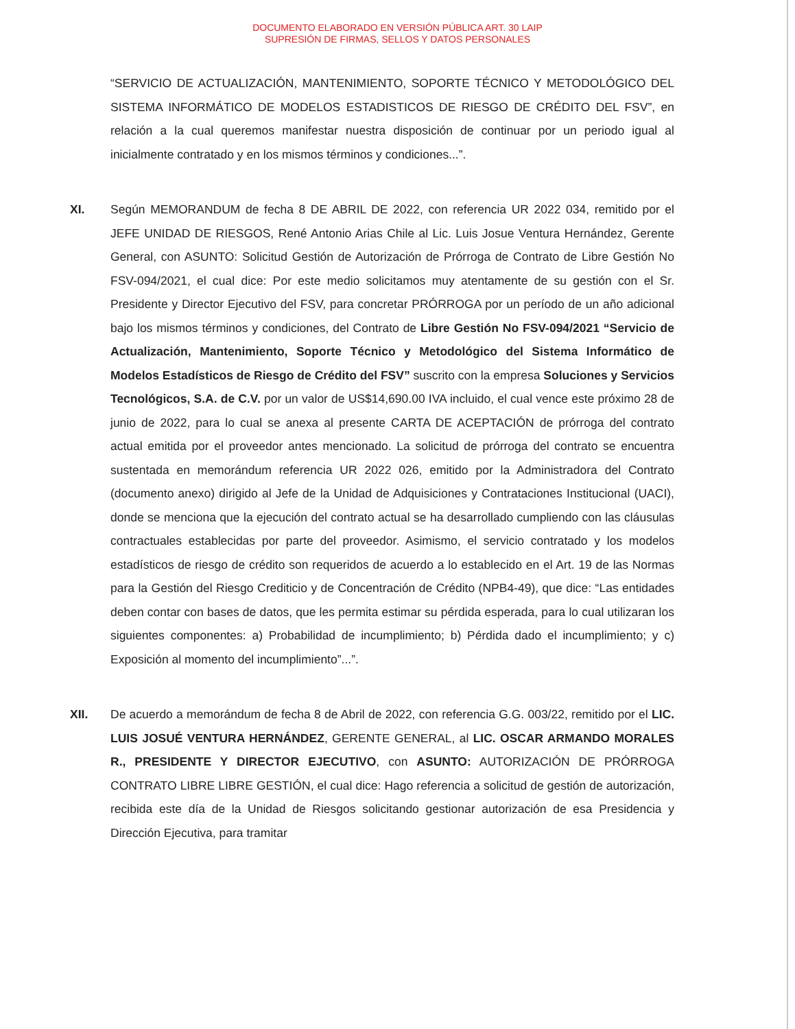DOCUMENTO ELABORADO EN VERSIÓN PÚBLICA ART. 30 LAIP
SUPRESIÓN DE FIRMAS, SELLOS Y DATOS PERSONALES
“SERVICIO DE ACTUALIZACIÓN, MANTENIMIENTO, SOPORTE TÉCNICO Y METODOLÓGICO DEL SISTEMA INFORMÁTICO DE MODELOS ESTADISTICOS DE RIESGO DE CRÉDITO DEL FSV”, en relación a la cual queremos manifestar nuestra disposición de continuar por un periodo igual al inicialmente contratado y en los mismos términos y condiciones...”.
XI. Según MEMORANDUM de fecha 8 DE ABRIL DE 2022, con referencia UR 2022 034, remitido por el JEFE UNIDAD DE RIESGOS, René Antonio Arias Chile al Lic. Luis Josue Ventura Hernández, Gerente General, con ASUNTO: Solicitud Gestión de Autorización de Prórroga de Contrato de Libre Gestión No FSV-094/2021, el cual dice: Por este medio solicitamos muy atentamente de su gestión con el Sr. Presidente y Director Ejecutivo del FSV, para concretar PRÓRROGA por un período de un año adicional bajo los mismos términos y condiciones, del Contrato de Libre Gestión No FSV-094/2021 “Servicio de Actualización, Mantenimiento, Soporte Técnico y Metodológico del Sistema Informático de Modelos Estadísticos de Riesgo de Crédito del FSV” suscrito con la empresa Soluciones y Servicios Tecnológicos, S.A. de C.V. por un valor de US$14,690.00 IVA incluido, el cual vence este próximo 28 de junio de 2022, para lo cual se anexa al presente CARTA DE ACEPTACIÓN de prórroga del contrato actual emitida por el proveedor antes mencionado. La solicitud de prórroga del contrato se encuentra sustentada en memorándum referencia UR 2022 026, emitido por la Administradora del Contrato (documento anexo) dirigido al Jefe de la Unidad de Adquisiciones y Contrataciones Institucional (UACI), donde se menciona que la ejecución del contrato actual se ha desarrollado cumpliendo con las cláusulas contractuales establecidas por parte del proveedor. Asimismo, el servicio contratado y los modelos estadísticos de riesgo de crédito son requeridos de acuerdo a lo establecido en el Art. 19 de las Normas para la Gestión del Riesgo Crediticio y de Concentración de Crédito (NPB4-49), que dice: “Las entidades deben contar con bases de datos, que les permita estimar su pérdida esperada, para lo cual utilizaran los siguientes componentes: a) Probabilidad de incumplimiento; b) Pérdida dado el incumplimiento; y c) Exposición al momento del incumplimiento”...”.
XII. De acuerdo a memorándum de fecha 8 de Abril de 2022, con referencia G.G. 003/22, remitido por el LIC. LUIS JOSUÉ VENTURA HERNÁNDEZ, GERENTE GENERAL, al LIC. OSCAR ARMANDO MORALES R., PRESIDENTE Y DIRECTOR EJECUTIVO, con ASUNTO: AUTORIZACIÓN DE PRÓRROGA CONTRATO LIBRE LIBRE GESTIÓN, el cual dice: Hago referencia a solicitud de gestión de autorización, recibida este día de la Unidad de Riesgos solicitando gestionar autorización de esa Presidencia y Dirección Ejecutiva, para tramitar